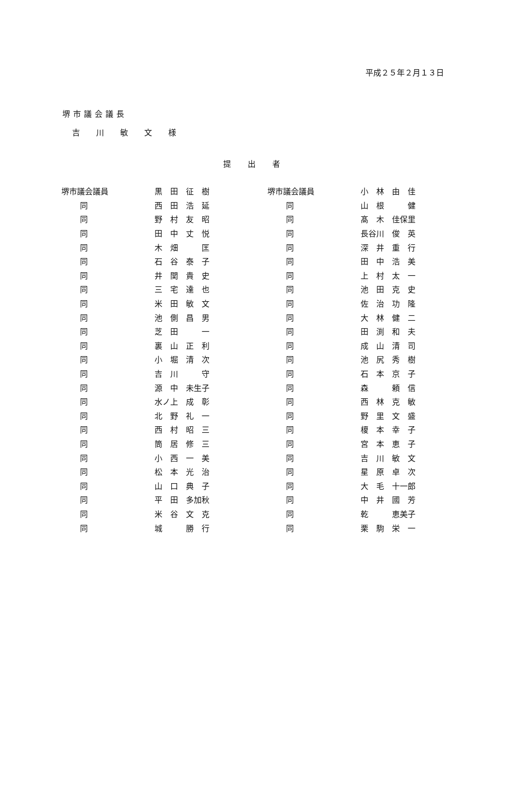平成２５年２月１３日
堺市議会議長
吉 川 敏 文 様
提出者
| 堺市議会議員 | 黒 田 征 樹 | 堺市議会議員 | 小 林 由 佳 |
| 同 | 西 田 浩 延 | 同 | 山 根 健 |
| 同 | 野 村 友 昭 | 同 | 髙 木 佳保里 |
| 同 | 田 中 丈 悦 | 同 | 長谷川 俊 英 |
| 同 | 木 畑 匡 | 同 | 深 井 重 行 |
| 同 | 石 谷 泰 子 | 同 | 田 中 浩 美 |
| 同 | 井 関 貴 史 | 同 | 上 村 太 一 |
| 同 | 三 宅 達 也 | 同 | 池 田 克 史 |
| 同 | 米 田 敏 文 | 同 | 佐 治 功 隆 |
| 同 | 池 側 昌 男 | 同 | 大 林 健 二 |
| 同 | 芝 田 一 | 同 | 田 渕 和 夫 |
| 同 | 裏 山 正 利 | 同 | 成 山 清 司 |
| 同 | 小 堀 清 次 | 同 | 池 尻 秀 樹 |
| 同 | 吉 川 守 | 同 | 石 本 京 子 |
| 同 | 源 中 未生子 | 同 | 森 頼 信 |
| 同 | 水ノ上 成 彰 | 同 | 西 林 克 敏 |
| 同 | 北 野 礼 一 | 同 | 野 里 文 盛 |
| 同 | 西 村 昭 三 | 同 | 榎 本 幸 子 |
| 同 | 筒 居 修 三 | 同 | 宮 本 恵 子 |
| 同 | 小 西 一 美 | 同 | 吉 川 敏 文 |
| 同 | 松 本 光 治 | 同 | 星 原 卓 次 |
| 同 | 山 口 典 子 | 同 | 大 毛 十一郎 |
| 同 | 平 田 多加秋 | 同 | 中 井 國 芳 |
| 同 | 米 谷 文 克 | 同 | 乾 恵美子 |
| 同 | 城 勝 行 | 同 | 栗 駒 栄 一 |